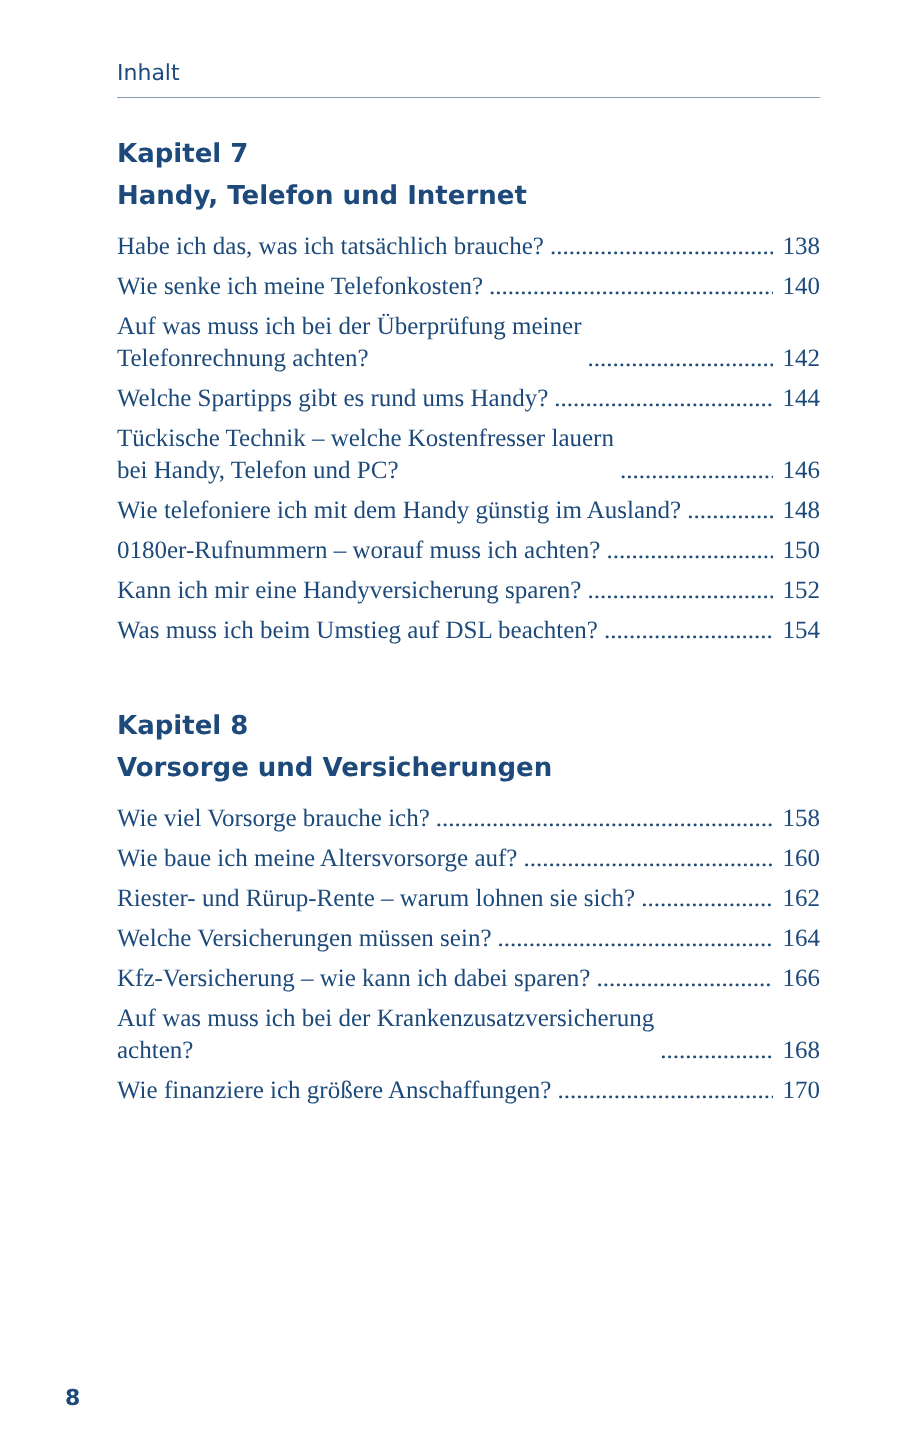Inhalt
Kapitel 7
Handy, Telefon und Internet
Habe ich das, was ich tatsächlich brauche? 138
Wie senke ich meine Telefonkosten? 140
Auf was muss ich bei der Überprüfung meiner
Telefonrechnung achten? 142
Welche Spartipps gibt es rund ums Handy? 144
Tückische Technik – welche Kostenfresser lauern
bei Handy, Telefon und PC? 146
Wie telefoniere ich mit dem Handy günstig im Ausland? 148
0180er-Rufnummern – worauf muss ich achten? 150
Kann ich mir eine Handyversicherung sparen? 152
Was muss ich beim Umstieg auf DSL beachten? 154
Kapitel 8
Vorsorge und Versicherungen
Wie viel Vorsorge brauche ich? 158
Wie baue ich meine Altersvorsorge auf? 160
Riester- und Rürup-Rente – warum lohnen sie sich? 162
Welche Versicherungen müssen sein? 164
Kfz-Versicherung – wie kann ich dabei sparen? 166
Auf was muss ich bei der Krankenzusatzversicherung
achten? 168
Wie finanziere ich größere Anschaffungen? 170
8